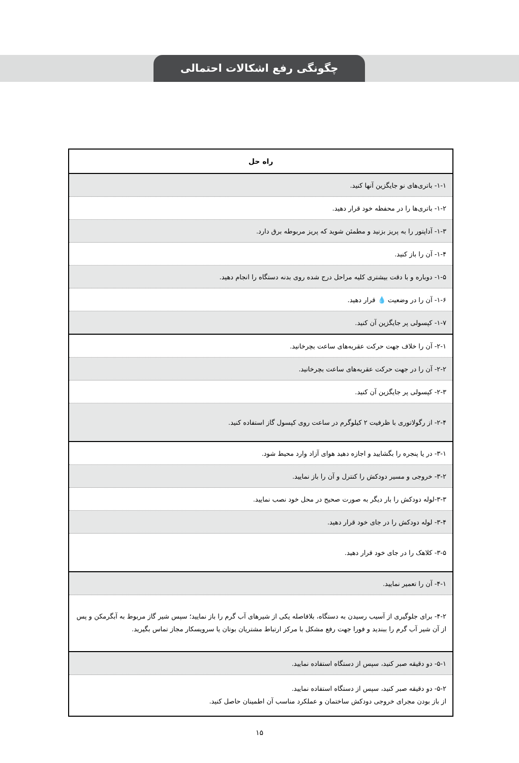چگونگی رفع اشکالات احتمالی
| راه حل |
| --- |
| ۱-۱- باتری‌های نو جایگزین آنها کنید. |
| ۱-۲- باتری‌ها را در محفظه خود قرار دهید. |
| ۱-۳- آداپتور را به پریز بزنید و مطمئن شوید که پریز مربوطه برق دارد. |
| ۱-۴- آن را باز کنید. |
| ۱-۵- دوباره و با دقت بیشتری کلیه مراحل درج شده روی بدنه دستگاه را انجام دهید. |
| ۱-۶- آن را در وضعیت 💧 قرار دهید. |
| ۱-۷- کپسولی پر جایگزین آن کنید. |
| ۲-۱- آن را خلاف جهت حرکت عقربه‌های ساعت بچرخانید. |
| ۲-۲- آن را در جهت حرکت عقربه‌های ساعت بچرخانید. |
| ۲-۳- کپسولی پر جایگزین آن کنید. |
| ۲-۴- از رگولاتوری با ظرفیت ۲ کیلوگرم در ساعت روی کپسول گاز استفاده کنید. |
| ۳-۱- در یا پنجره را بگشایید و اجازه دهید هوای آزاد وارد محیط شود. |
| ۳-۲- خروجی و مسیر دودکش را کنترل و آن را باز نمایید. |
| ۳-۳-لوله دودکش را بار دیگر به صورت صحیح در محل خود نصب نمایید. |
| ۳-۴- لوله دودکش را در جای خود قرار دهید. |
| ۳-۵- کلاهک را در جای خود قرار دهید. |
| ۴-۱- آن را تعمیر نمایید. |
| ۴-۲- برای جلوگیری از آسیب رسیدن به دستگاه، بلافاصله یکی از شیرهای آب گرم را باز نمایید؛ سپس شیر گاز مربوط به آبگرمکن و پس از آن شیر آب گرم را ببندید و فورا جهت رفع مشکل با مرکز ارتباط مشتریان بوتان یا سرویسکار مجاز تماس بگیرید. |
| ۵-۱- دو دقیقه صبر کنید، سپس از دستگاه استفاده نمایید. |
| ۵-۲- دو دقیقه صبر کنید، سپس از دستگاه استفاده نمایید. از باز بودن مجرای خروجی دودکش ساختمان و عملکرد مناسب آن اطمینان حاصل کنید. |
۱۵